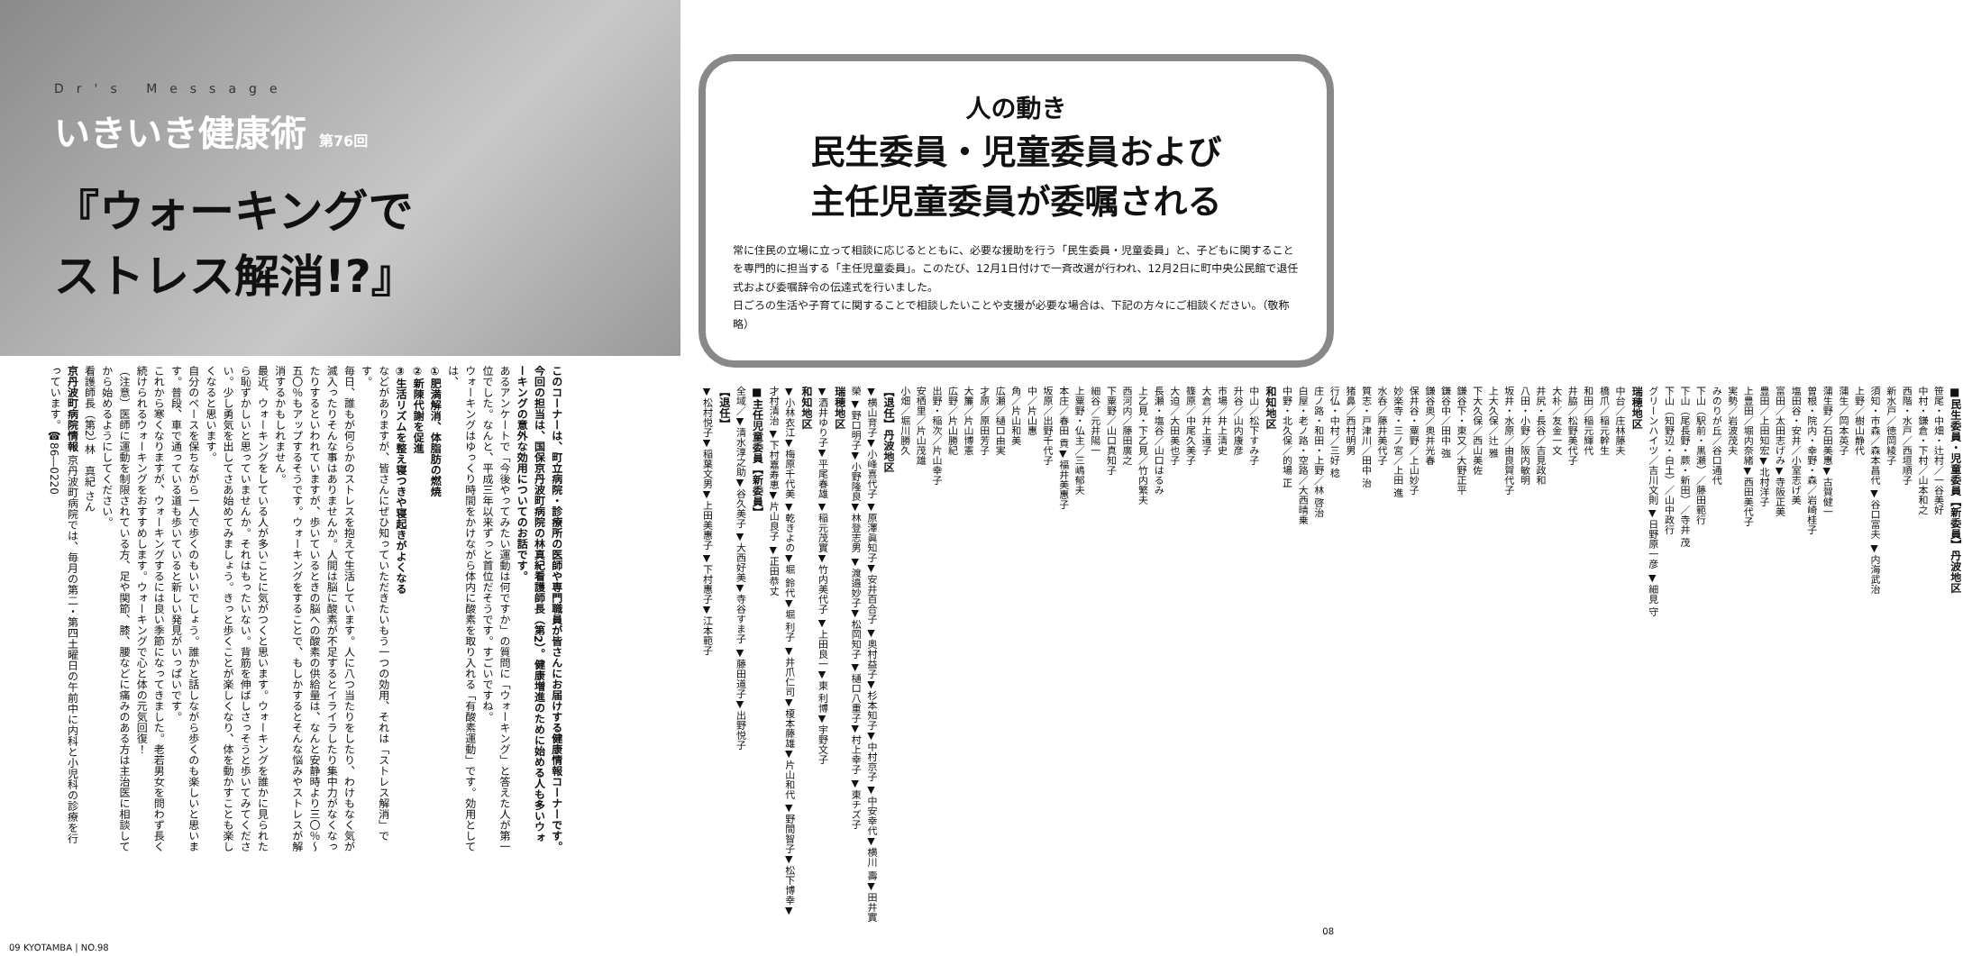Dr's Message
いきいき健康術 第76回
『ウォーキングで
ストレス解消!?』
このコーナーは、町立病院・診療所の医師や専門職員が皆さんにお届けする健康情報コーナーです。今回の担当は、国保京丹波町病院の林真紀看護師長（第2）。健康増進のために始める人も多いウォーキングの意外な効用についてのお話です。
あるアンケートで「今後やってみたい運動は何ですか」の質問に「ウォーキング」と答えた人が第一位でした。なんと、平成三年以来ずっと首位だそうです。すごいですね。
ウォーキングはゆっくり時間をかけながら体内に酸素を取り入れる「有酸素運動」です。効用としては、
①肥満解消、体脂肪の燃焼
②新陳代謝を促進
③生活リズムを整え寝つきや寝起きがよくなる
などがありますが、皆さんにぜひ知っていただきたいもう一つの効用、それは「ストレス解消」です。
毎日、誰もが何らかのストレスを抱えて生活しています。人に八つ当たりをしたり、わけもなく気が滅入ったりそんな事はありませんか。人間は脳に酸素が不足するとイライラしたり集中力がなくなったりするといわれていますが、歩いているときの脳への酸素の供給量は、なんと安静時より三〇％～五〇％もアップするそうです。ウォーキングをすることで、もしかするとそんな悩みやストレスが解消するかもしれません。
最近、ウォーキングをしている人が多いことに気がつくと思います。ウォーキングを誰かに見られたら恥ずかしいと思っていませんか。それはもったいない。背筋を伸ばしさっそうと歩いてみてください。少し勇気を出してさあ始めてみましょう。きっと歩くことが楽しくなり、体を動かすことも楽しくなると思います。
自分のペースを保ちながら一人で歩くのもいいでしょう。誰かと話しながら歩くのも楽しいと思います。普段、車で通っている道も歩いていると新しい発見がいっぱいです。
これから寒くなりますが、ウォーキングするには良い季節になってきました。老若男女を問わず長く続けられるウォーキングをおすすめします。ウォーキングで心と体の元気回復！
（注意）医師に運動を制限されている方、足や関節、膝、腰などに痛みのある方は主治医に相談してから始めるようにしてください。
看護師長（第2） 林　真紀 さん
京丹波町病院情報 京丹波町病院では、毎月の第二・第四土曜日の午前中に内科と小児科の診療を行っています。☎86―0220
09 KYOTAMBA | NO.98
人の動き
民生委員・児童委員および
主任児童委員が委嘱される
常に住民の立場に立って相談に応じるとともに、必要な援助を行う「民生委員・児童委員」と、子どもに関することを専門的に担当する「主任児童委員」。このたび、12月1日付けで一斉改選が行われ、12月2日に町中央公民館で退任式および委嘱辞令の伝達式を行いました。
日ごろの生活や子育てに関することで相談したいことや支援が必要な場合は、下記の方々にご相談ください。（敬称略）
■民生委員・児童委員【新委員】丹波地区
笹尾・中畑・辻村／一谷美好
中村・鎌倉・下村／山本和之
西階・水戸／西垣順子
新水戸／徳岡綾子
須知・市森／森本昌代 ▼谷口富夫 ▼内海武治
上野／樹山静代
蒲生／岡本英子
蒲生野／石田美惠▼古賀健一
曽根・院内・幸野・森／岩崎桂子
塩田谷・安井／小室志げ美
富田／太田志げみ▼寺阪正美
豊田／上田知宏▼北村洋子
上豊田／堀内奈緒▼西田美代子
実勢／岩波茂夫
みのりが丘／谷口通代
下山（駅前・黒瀬）／藤田範行
下山（尾長野・蕨・新田）／寺井 茂
下山（知野辺・白土）／山中政行
グリーンハイツ／吉川文則 ▼日野原一彦 ▼細見 守
瑞穂地区
中台／庄林藤夫
橋爪／稲元幹生
和田／稲元輝代
井脇／松野美代子
大朴／友金一文
井尻・長谷／吉見政和
八田・小野／阪内敏明
坂井・水原／由良賀代子
上大久保／辻 雅
下大久保／西山美佐
鎌谷下・東又／大野正平
鎌谷中／田中 強
鎌谷奥／奥井光春
保井谷・粟野／上山妙子
妙楽寺・三ノ宮／上田 進
水呑／藤井美代子
質志・戸津川／田中 治
猪鼻／西村明男
行仏・中村／三好 稔
庄ノ路・和田・上野／林 啓治
白屋・老ノ路・空路／大西晴乗
中野・北久保／的場 正
和知地区
中山／松下すみ子
升谷／山内康彦
市場／井上清史
大倉／井上道子
篠原／中尾久美子
大迫／大田美也子
長瀬・塩谷／山口はるみ
上乙見・下乙見／竹内繁夫
西河内／藤田廣之
下粟野／山口真知子
細谷／元井陽一
上粟野・仏主／三嶋郁夫
本庄／春田 貢▼福井美惠子
坂原／出野千代子
中／片山惠
角／片山和美
広瀬／樋口由実
才原／原田芳子
大簾／片山博憲
広野／片山勝紀
出野・稲次／片山幸子
安栖里／片山茂雄
小畑／堀川勝久
【退任】丹波地区
▼横山育子▼小峰喜代子 ▼原澤眞知子▼安井百合子 ▼奥村益子▼杉本知子▼中村京子 ▼中安幸代▼横川 壽▼田井實榮 ▼野口明子▼小野隆良▼林登志男 ▼渡邉妙子▼松岡知子 ▼樋口八重子▼村上幸子 ▼東チズ子
瑞穂地区
▼酒井ゆり子▼平尾春雄 ▼稲元茂實▼竹内美代子 ▼上田良一▼東 利博▼宇野文子
和知地区
▼小林衣江▼梅原千代美 ▼乾きよの▼堀 鈴代▼堀 利子 ▼井爪仁司▼榎本藤雄▼片山和代 ▼野間智子▼松下博幸▼才村清治 ▼下村嘉寿恵▼片山良子 ▼正田恭丈
■主任児童委員【新委員】
全域／▼清水淳之助▼谷久美子 ▼大西好美▼寺谷すま子 ▼藤田道子▼出野悦子
【退任】
▼松村悦子▼稲葉文男▼上田美惠子 ▼下村惠子▼江本範子
08